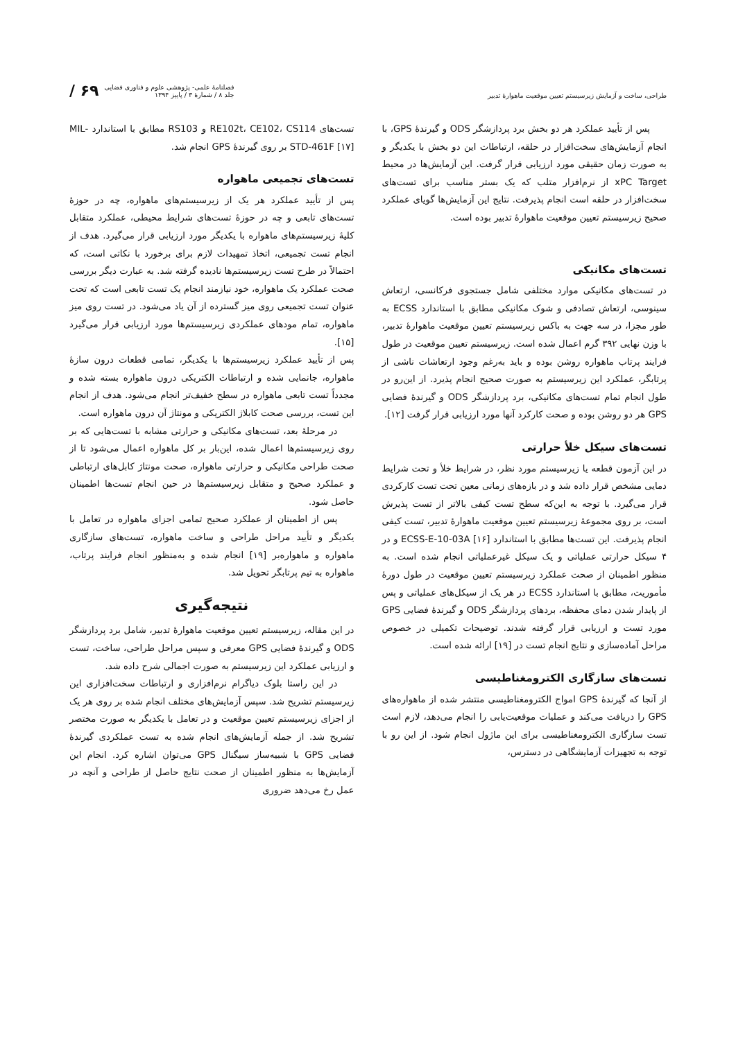طراحی، ساخت و آزمایش زیرسیستم تعیین موقعیت ماهوارهٔ تدبیر
فصلنامهٔ علمی- پژوهشی علوم و فناوری فضایی
جلد ۸ / شمارهٔ ۳ / پاییز ۱۳۹۴
/ ۶۹
پس از تأیید عملکرد هر دو بخش برد پردازشگر ODS و گیرندهٔ GPS، با انجام آزمایش‌های سخت‌افزار در حلقه، ارتباطات این دو بخش با یکدیگر و به صورت زمان حقیقی مورد ارزیابی قرار گرفت. این آزمایش‌ها در محیط xPC Target از نرم‌افزار متلب که یک بستر مناسب برای تست‌های سخت‌افزار در حلقه است انجام پذیرفت. نتایج این آزمایش‌ها گویای عملکرد صحیح زیرسیستم تعیین موقعیت ماهوارهٔ تدبیر بوده است.
تست‌های مکانیکی
در تست‌های مکانیکی موارد مختلفی شامل جستجوی فرکانسی، ارتعاش سینوسی، ارتعاش تصادفی و شوک مکانیکی مطابق با استاندارد ECSS به طور مجزا، در سه جهت به باکس زیرسیستم تعیین موقعیت ماهوارهٔ تدبیر، با وزن نهایی ۳۹۲ گرم اعمال شده است. زیرسیستم تعیین موقعیت در طول فرایند پرتاب ماهواره روشن بوده و باید به‌رغم وجود ارتعاشات ناشی از پرتابگر، عملکرد این زیرسیستم به صورت صحیح انجام پذیرد. از این‌رو در طول انجام تمام تست‌های مکانیکی، برد پردازشگر ODS و گیرندهٔ فضایی GPS هر دو روشن بوده و صحت کارکرد آنها مورد ارزیابی قرار گرفت [۱۲].
تست‌های سیکل خلأ حرارتی
در این آزمون قطعه یا زیرسیستم مورد نظر، در شرایط خلأ و تحت شرایط دمایی مشخص قرار داده شد و در بازه‌های زمانی معین تحت تست کارکردی قرار می‌گیرد. با توجه به این‌که سطح تست کیفی بالاتر از تست پذیرش است، بر روی مجموعهٔ زیرسیستم تعیین موقعیت ماهوارهٔ تدبیر، تست کیفی انجام پذیرفت. این تست‌ها مطابق با استاندارد ECSS-E-10-03A [۱۶] و در ۴ سیکل حرارتی عملیاتی و یک سیکل غیرعملیاتی انجام شده است. به منظور اطمینان از صحت عملکرد زیرسیستم تعیین موقعیت در طول دورهٔ مأموریت، مطابق با استاندارد ECSS در هر یک از سیکل‌های عملیاتی و پس از پایدار شدن دمای محفظه، بردهای پردازشگر ODS و گیرندهٔ فضایی GPS مورد تست و ارزیابی قرار گرفته شدند. توضیحات تکمیلی در خصوص مراحل آماده‌سازی و نتایج انجام تست در [۱۹] ارائه شده است.
تست‌های سازگاری الکترومغناطیسی
از آنجا که گیرندهٔ GPS امواج الکترومغناطیسی منتشر شده از ماهواره‌های GPS را دریافت می‌کند و عملیات موقعیت‌یابی را انجام می‌دهد، لازم است تست سازگاری الکترومغناطیسی برای این ماژول انجام شود. از این رو با توجه به تجهیزات آزمایشگاهی در دسترس،
تست‌های RE102t، CE102، CS114 و RS103 مطابق با استاندارد MIL-STD-461F [۱۷] بر روی گیرندهٔ GPS انجام شد.
تست‌های تجمیعی ماهواره
پس از تأیید عملکرد هر یک از زیرسیستم‌های ماهواره، چه در حوزهٔ تست‌های تابعی و چه در حوزهٔ تست‌های شرایط محیطی، عملکرد متقابل کلیهٔ زیرسیستم‌های ماهواره با یکدیگر مورد ارزیابی قرار می‌گیرد. هدف از انجام تست تجمیعی، اتخاذ تمهیدات لازم برای برخورد با نکاتی است، که احتمالاً در طرح تست زیرسیستم‌ها نادیده گرفته شد. به عبارت دیگر بررسی صحت عملکرد یک ماهواره، خود نیازمند انجام یک تست تابعی است که تحت عنوان تست تجمیعی روی میز گسترده از آن یاد می‌شود. در تست روی میز ماهواره، تمام مودهای عملکردی زیرسیستم‌ها مورد ارزیابی قرار می‌گیرد [۱۵].
پس از تأیید عملکرد زیرسیستم‌ها با یکدیگر، تمامی قطعات درون سازهٔ ماهواره، جانمایی شده و ارتباطات الکتریکی درون ماهواره بسته شده و مجدداً تست تابعی ماهواره در سطح خفیف‌تر انجام می‌شود. هدف از انجام این تست، بررسی صحت کابلاژ الکتریکی و مونتاژ آن درون ماهواره است.
در مرحلهٔ بعد، تست‌های مکانیکی و حرارتی مشابه با تست‌هایی که بر روی زیرسیستم‌ها اعمال شده، این‌بار بر کل ماهواره اعمال می‌شود تا از صحت طراحی مکانیکی و حرارتی ماهواره، صحت مونتاژ کابل‌های ارتباطی و عملکرد صحیح و متقابل زیرسیستم‌ها در حین انجام تست‌ها اطمینان حاصل شود.
پس از اطمینان از عملکرد صحیح تمامی اجزای ماهواره در تعامل با یکدیگر و تأیید مراحل طراحی و ساخت ماهواره، تست‌های سازگاری ماهواره و ماهواره‌بر [۱۹] انجام شده و به‌منظور انجام فرایند پرتاب، ماهواره به تیم پرتابگر تحویل شد.
نتیجه‌گیری
در این مقاله، زیرسیستم تعیین موقعیت ماهوارهٔ تدبیر، شامل برد پردازشگر ODS و گیرندهٔ فضایی GPS معرفی و سپس مراحل طراحی، ساخت، تست و ارزیابی عملکرد این زیرسیستم به صورت اجمالی شرح داده شد.
در این راستا بلوک دیاگرام نرم‌افزاری و ارتباطات سخت‌افزاری این زیرسیستم تشریح شد. سپس آزمایش‌های مختلف انجام شده بر روی هر یک از اجزای زیرسیستم تعیین موقعیت و در تعامل با یکدیگر به صورت مختصر تشریح شد. از جمله آزمایش‌های انجام شده به تست عملکردی گیرندهٔ فضایی GPS با شبیه‌ساز سیگنال GPS می‌توان اشاره کرد. انجام این آزمایش‌ها به منظور اطمینان از صحت نتایج حاصل از طراحی و آنچه در عمل رخ می‌دهد ضروری